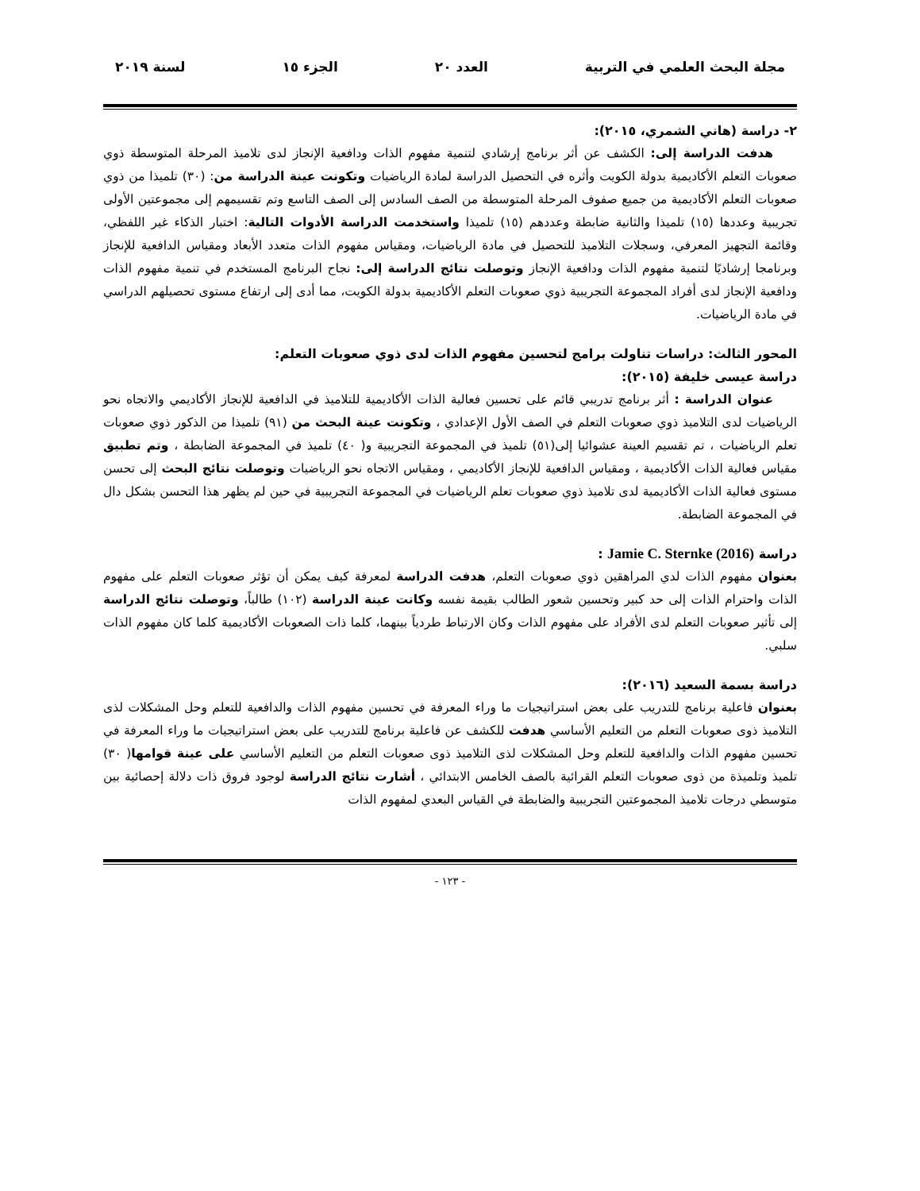مجلة البحث العلمي في التربية العدد ٢٠ الجزء ١٥ لسنة ٢٠١٩
٢- دراسة (هاني الشمري، ٢٠١٥):
هدفت الدراسة إلى: الكشف عن أثر برنامج إرشادي لتنمية مفهوم الذات ودافعية الإنجاز لدى تلاميذ المرحلة المتوسطة ذوي صعوبات التعلم الأكاديمية بدولة الكويت وأثره في التحصيل الدراسة لمادة الرياضيات وتكونت عينة الدراسة من: (٣٠) تلميذا من ذوي صعوبات التعلم الأكاديمية من جميع صفوف المرحلة المتوسطة من الصف السادس إلى الصف التاسع وتم تقسيمهم إلى مجموعتين الأولى تجريبية وعددها (١٥) تلميذا والثانية ضابطة وعددهم (١٥) تلميذا واستخدمت الدراسة الأدوات التالية: اختبار الذكاء غير اللفظي، وقائمة التجهيز المعرفي، وسجلات التلاميذ للتحصيل في مادة الرياضيات، ومقياس مفهوم الذات متعدد الأبعاد ومقياس الدافعية للإنجاز وبرنامجا إرشاديًا لتنمية مفهوم الذات ودافعية الإنجاز وتوصلت نتائج الدراسة إلى: نجاح البرنامج المستخدم في تنمية مفهوم الذات ودافعية الإنجاز لدى أفراد المجموعة التجريبية ذوي صعوبات التعلم الأكاديمية بدولة الكويت، مما أدى إلى ارتفاع مستوى تحصيلهم الدراسي في مادة الرياضيات.
المحور الثالث: دراسات تناولت برامج لتحسين مفهوم الذات لدى ذوي صعوبات التعلم:
دراسة عيسى خليفة (٢٠١٥):
عنوان الدراسة : أثر برنامج تدريبي قائم على تحسين فعالية الذات الأكاديمية للتلاميذ في الدافعية للإنجاز الأكاديمي والاتجاه نحو الرياضيات لدى التلاميذ ذوي صعوبات التعلم في الصف الأول الإعدادي ، وتكونت عينة البحث من (٩١) تلميذا من الذكور ذوي صعوبات تعلم الرياضيات ، تم تقسيم العينة عشوائيا إلى(٥١) تلميذ في المجموعة التجريبية و( ٤٠) تلميذ في المجموعة الضابطة ، وتم تطبيق مقياس فعالية الذات الأكاديمية ، ومقياس الدافعية للإنجاز الأكاديمي ، ومقياس الاتجاه نحو الرياضيات وتوصلت نتائج البحث إلى تحسن مستوى فعالية الذات الأكاديمية لدى تلاميذ ذوي صعوبات تعلم الرياضيات في المجموعة التجريبية في حين لم يظهر هذا التحسن بشكل دال في المجموعة الضابطة.
دراسة Jamie C. Sternke (2016) :
بعنوان مفهوم الذات لدي المراهقين ذوي صعوبات التعلم، هدفت الدراسة لمعرفة كيف يمكن أن تؤثر صعوبات التعلم على مفهوم الذات واحترام الذات إلى حد كبير وتحسين شعور الطالب بقيمة نفسه وكانت عينة الدراسة (١٠٢) طالباً، وتوصلت نتائج الدراسة إلى تأثير صعوبات التعلم لدى الأفراد على مفهوم الذات وكان الارتباط طردياً بينهما، كلما ذات الصعوبات الأكاديمية كلما كان مفهوم الذات سلبي.
دراسة بسمة السعيد (٢٠١٦):
بعنوان فاعلية برنامج للتدريب على بعض استراتيجيات ما وراء المعرفة في تحسين مفهوم الذات والدافعية للتعلم وحل المشكلات لذى التلاميذ ذوى صعوبات التعلم من التعليم الأساسي هدفت للكشف عن فاعلية برنامج للتدريب على بعض استراتيجيات ما وراء المعرفة في تحسين مفهوم الذات والدافعية للتعلم وحل المشكلات لذى التلاميذ ذوى صعوبات التعلم من التعليم الأساسي على عينة قوامها( ٣٠) تلميذ وتلميذة من ذوى صعوبات التعلم القرائية بالصف الخامس الابتدائي ، أشارت نتائج الدراسة لوجود فروق ذات دلالة إحصائية بين متوسطي درجات تلاميذ المجموعتين التجريبية والضابطة في القياس البعدي لمفهوم الذات
- ١٢٣ -